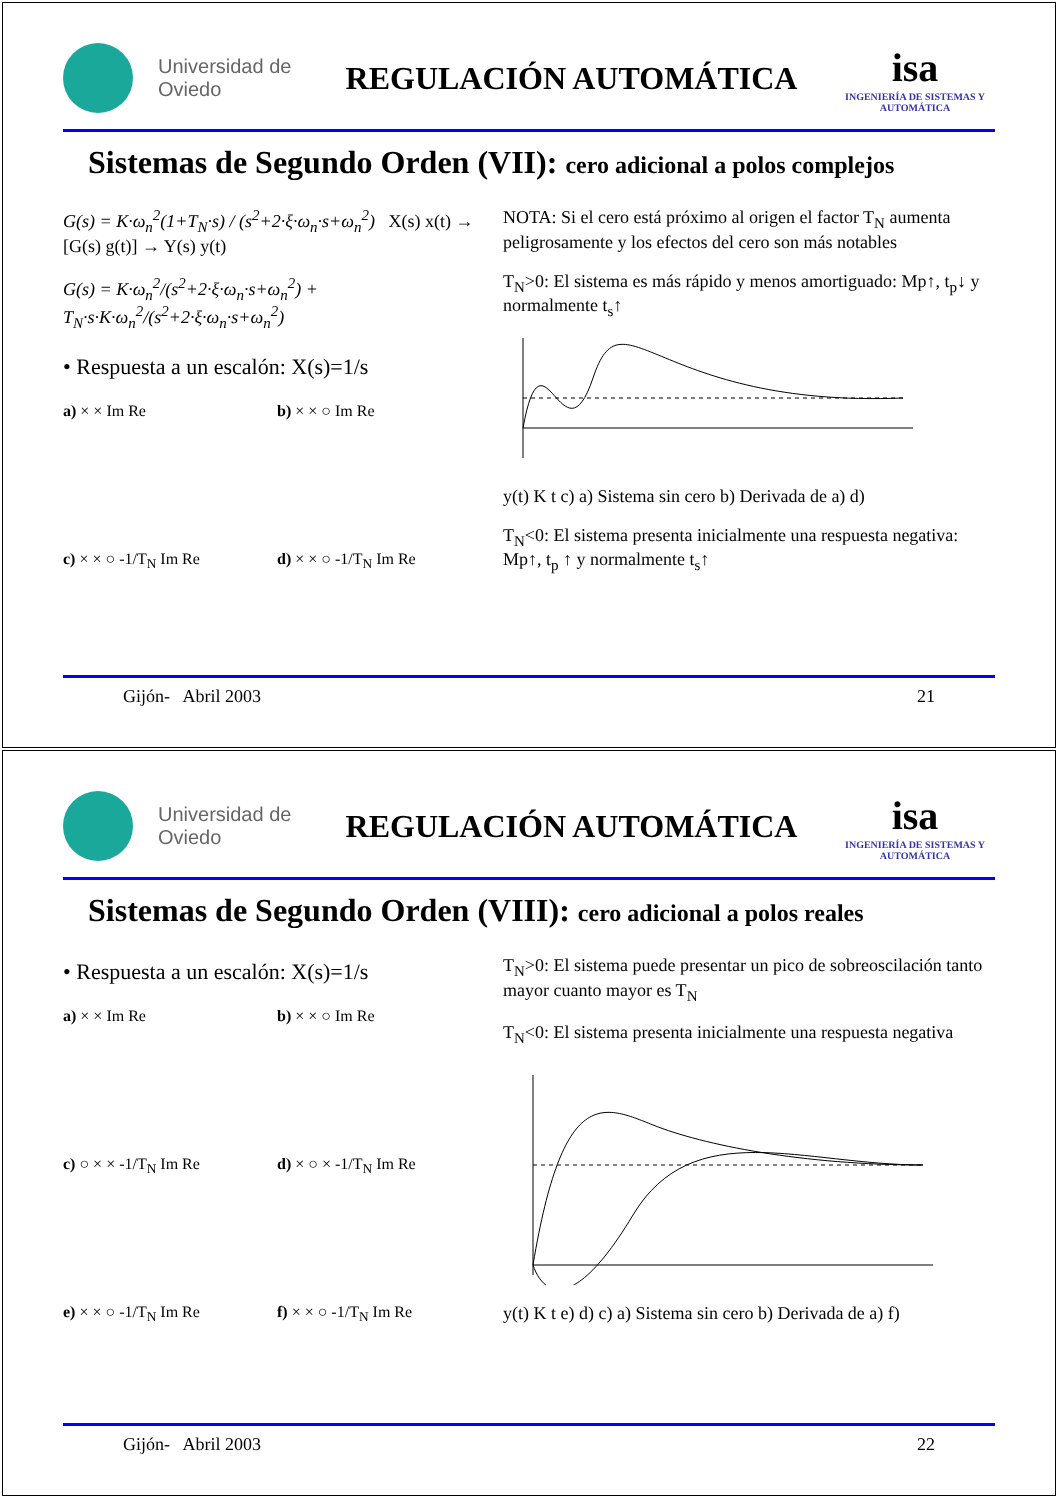Universidad de Oviedo
REGULACIÓN AUTOMÁTICA
isa
INGENIERÍA DE SISTEMAS Y AUTOMÁTICA
Sistemas de Segundo Orden (VII): cero adicional a polos complejos
G(s) = K·ω<sub>n</sub><sup>2</sup>(1+T<sub>N</sub>·s) / (s<sup>2</sup>+2·ξ·ω<sub>n</sub>·s+ω<sub>n</sub><sup>2</sup>) X(s) x(t) → [G(s) g(t)] → Y(s) y(t)
G(s) = K·ω<sub>n</sub><sup>2</sup>/(s<sup>2</sup>+2·ξ·ω<sub>n</sub>·s+ω<sub>n</sub><sup>2</sup>) + T<sub>N</sub>·s·K·ω<sub>n</sub><sup>2</sup>/(s<sup>2</sup>+2·ξ·ω<sub>n</sub>·s+ω<sub>n</sub><sup>2</sup>)
• Respuesta a un escalón: X(s)=1/s
a) × × Im Re
b) × × ○ Im Re
c) × × ○ -1/T<sub>N</sub> Im Re
d) × × ○ -1/T<sub>N</sub> Im Re
NOTA: Si el cero está próximo al origen el factor T<sub>N</sub> aumenta peligrosamente y los efectos del cero son más notables
T<sub>N</sub>>0: El sistema es más rápido y menos amortiguado: Mp↑, t<sub>p</sub>↓ y normalmente t<sub>s</sub>↑
y(t) K t c) a) Sistema sin cero b) Derivada de a) d)
T<sub>N</sub><0: El sistema presenta inicialmente una respuesta negativa: Mp↑, t<sub>p</sub> ↑ y normalmente t<sub>s</sub>↑
Gijón- Abril 2003 21
Universidad de Oviedo
REGULACIÓN AUTOMÁTICA
isa
INGENIERÍA DE SISTEMAS Y AUTOMÁTICA
Sistemas de Segundo Orden (VIII): cero adicional a polos reales
• Respuesta a un escalón: X(s)=1/s
a) × × Im Re
b) × × ○ Im Re
c) ○ × × -1/T<sub>N</sub> Im Re
d) × ○ × -1/T<sub>N</sub> Im Re
e) × × ○ -1/T<sub>N</sub> Im Re
f) × × ○ -1/T<sub>N</sub> Im Re
T<sub>N</sub>>0: El sistema puede presentar un pico de sobreoscilación tanto mayor cuanto mayor es T<sub>N</sub>
T<sub>N</sub><0: El sistema presenta inicialmente una respuesta negativa
y(t) K t e) d) c) a) Sistema sin cero b) Derivada de a) f)
Gijón- Abril 2003 22